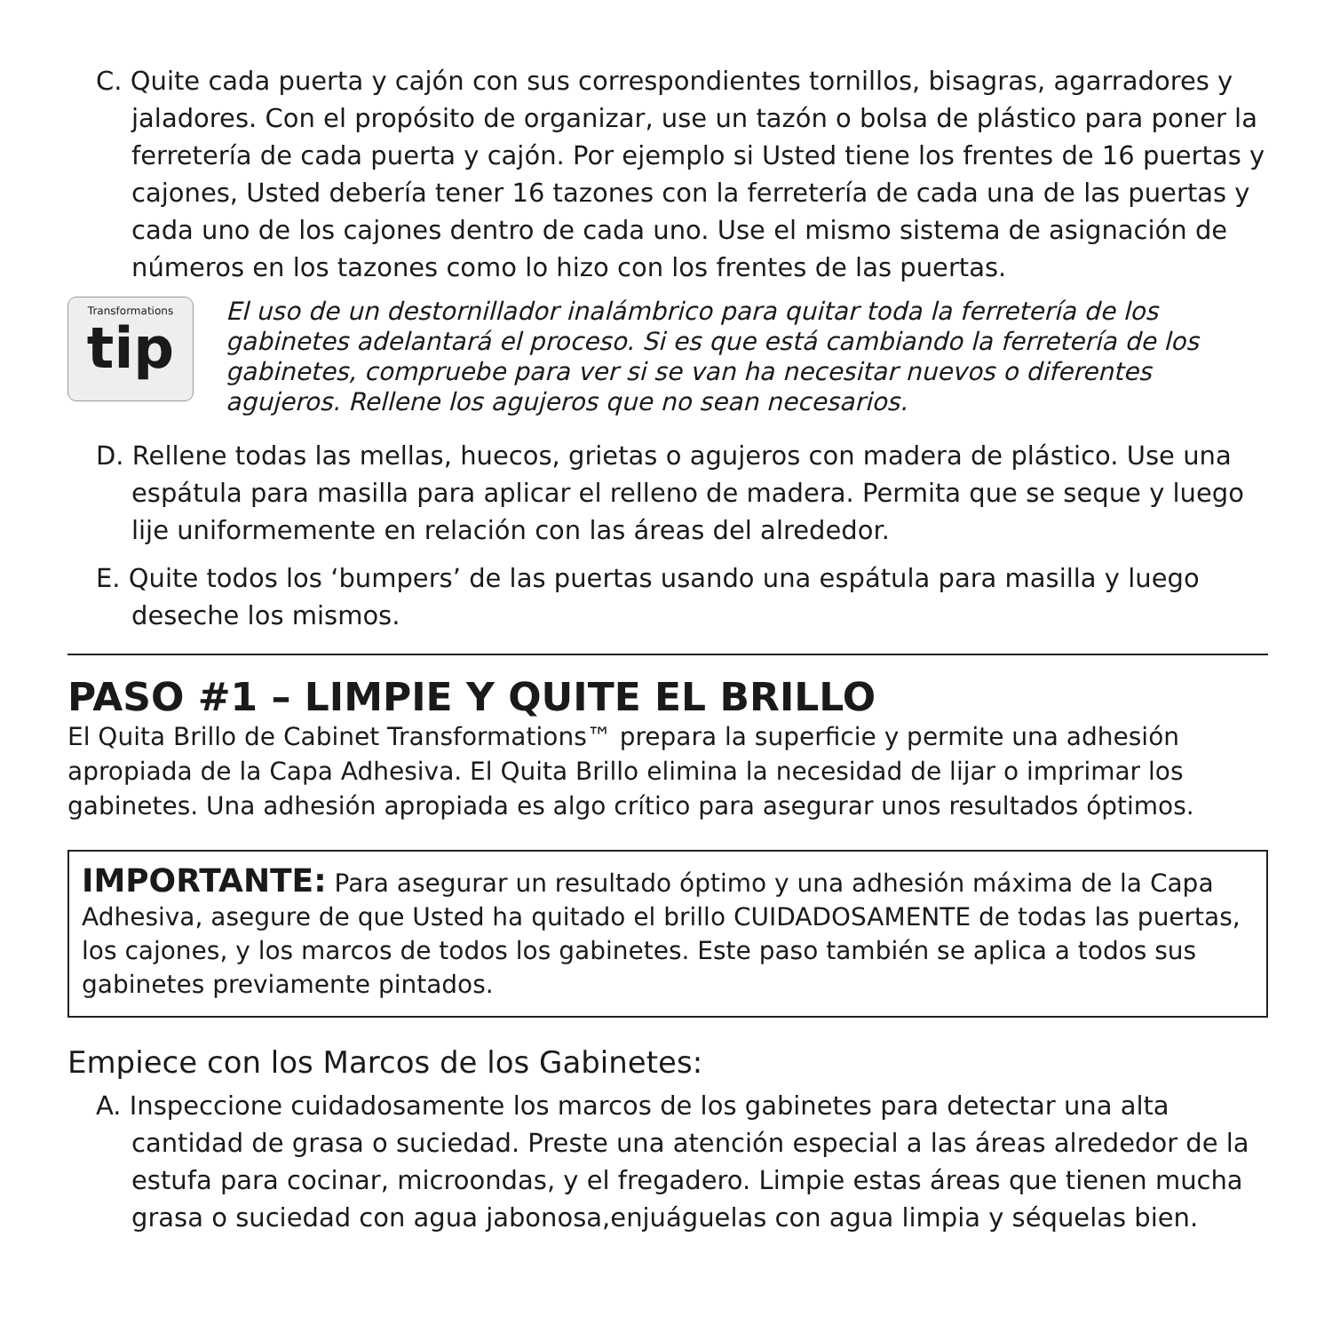C. Quite cada puerta y cajón con sus correspondientes tornillos, bisagras, agarradores y jaladores. Con el propósito de organizar, use un tazón o bolsa de plástico para poner la ferretería de cada puerta y cajón. Por ejemplo si Usted tiene los frentes de 16 puertas y cajones, Usted debería tener 16 tazones con la ferretería de cada una de las puertas y cada uno de los cajones dentro de cada uno. Use el mismo sistema de asignación de números en los tazones como lo hizo con los frentes de las puertas.
Transformations
tip
El uso de un destornillador inalámbrico para quitar toda la ferretería de los gabinetes adelantará el proceso. Si es que está cambiando la ferretería de los gabinetes, compruebe para ver si se van ha necesitar nuevos o diferentes agujeros. Rellene los agujeros que no sean necesarios.
D. Rellene todas las mellas, huecos, grietas o agujeros con madera de plástico. Use una espátula para masilla para aplicar el relleno de madera. Permita que se seque y luego lije uniformemente en relación con las áreas del alrededor.
E. Quite todos los ‘bumpers’ de las puertas usando una espátula para masilla y luego deseche los mismos.
PASO #1 – LIMPIE Y QUITE EL BRILLO
El Quita Brillo de Cabinet Transformations™ prepara la superficie y permite una adhesión apropiada de la Capa Adhesiva. El Quita Brillo elimina la necesidad de lijar o imprimar los gabinetes. Una adhesión apropiada es algo crítico para asegurar unos resultados óptimos.
IMPORTANTE: Para asegurar un resultado óptimo y una adhesión máxima de la Capa Adhesiva, asegure de que Usted ha quitado el brillo CUIDADOSAMENTE de todas las puertas, los cajones, y los marcos de todos los gabinetes. Este paso también se aplica a todos sus gabinetes previamente pintados.
Empiece con los Marcos de los Gabinetes:
A. Inspeccione cuidadosamente los marcos de los gabinetes para detectar una alta cantidad de grasa o suciedad. Preste una atención especial a las áreas alrededor de la estufa para cocinar, microondas, y el fregadero. Limpie estas áreas que tienen mucha grasa o suciedad con agua jabonosa,enjuáguelas con agua limpia y séquelas bien.